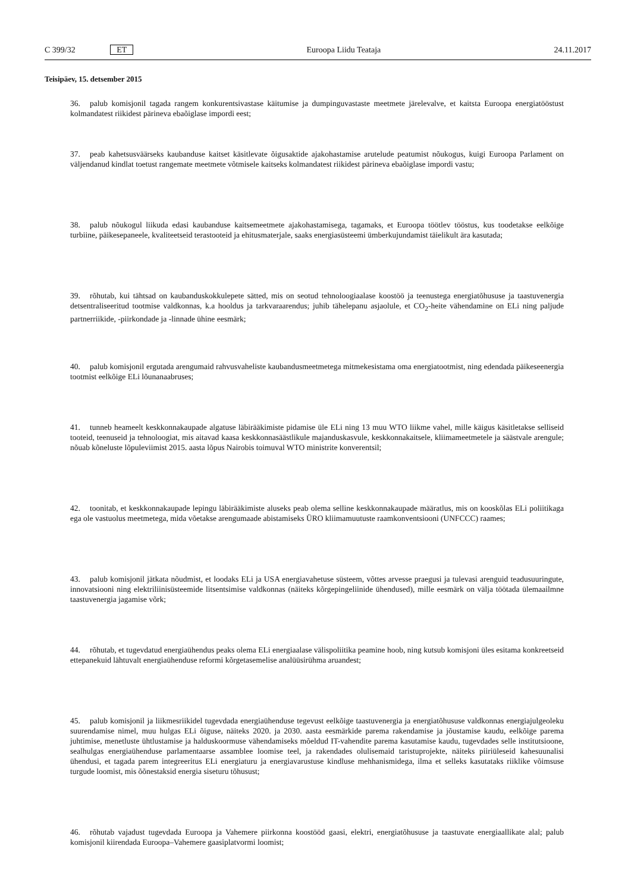C 399/32 ET Euroopa Liidu Teataja 24.11.2017
Teisipäev, 15. detsember 2015
36. palub komisjonil tagada rangem konkurentsivastase käitumise ja dumpinguvastaste meetmete järelevalve, et kaitsta Euroopa energiatööstust kolmandatest riikidest pärineva ebaõiglase impordi eest;
37. peab kahetsusväärseks kaubanduse kaitset käsitlevate õigusaktide ajakohastamise arutelude peatumist nõukogus, kuigi Euroopa Parlament on väljendanud kindlat toetust rangemate meetmete võtmisele kaitseks kolmandatest riikidest pärineva ebaõiglase impordi vastu;
38. palub nõukogul liikuda edasi kaubanduse kaitsemeetmete ajakohastamisega, tagamaks, et Euroopa töötlev tööstus, kus toodetakse eelkõige turbiine, päikesepaneele, kvaliteetseid terastooteid ja ehitusmaterjale, saaks energiasüsteemi ümberkujundamist täielikult ära kasutada;
39. rõhutab, kui tähtsad on kaubanduskokkulepete sätted, mis on seotud tehnoloogiaalase koostöö ja teenustega energiatõhususe ja taastuvenergia detsentraliseeritud tootmise valdkonnas, k.a hooldus ja tarkvaraarendus; juhib tähelepanu asjaolule, et CO<sub>2</sub>-heite vähendamine on ELi ning paljude partnerriikide, -piirkondade ja -linnade ühine eesmärk;
40. palub komisjonil ergutada arengumaid rahvusvaheliste kaubandusmeetmetega mitmekesistama oma energiatootmist, ning edendada päikeseenergia tootmist eelkõige ELi lõunanaabruses;
41. tunneb heameelt keskkonnakaupade algatuse läbirääkimiste pidamise üle ELi ning 13 muu WTO liikme vahel, mille käigus käsitletakse selliseid tooteid, teenuseid ja tehnoloogiat, mis aitavad kaasa keskkonnasäästlikule majanduskasvule, keskkonnakaitsele, kliimameetmetele ja säästvale arengule; nõuab kõneluste lõpuleviimist 2015. aasta lõpus Nairobis toimuval WTO ministrite konverentsil;
42. toonitab, et keskkonnakaupade lepingu läbirääkimiste aluseks peab olema selline keskkonnakaupade määratlus, mis on kooskõlas ELi poliitikaga ega ole vastuolus meetmetega, mida võetakse arengumaade abistamiseks ÜRO kliimamuutuste raamkonventsiooni (UNFCCC) raames;
43. palub komisjonil jätkata nõudmist, et loodaks ELi ja USA energiavahetuse süsteem, võttes arvesse praegusi ja tulevasi arenguid teadusuuringute, innovatsiooni ning elektriliinisüsteemide litsentsimise valdkonnas (näiteks kõrgepingeliinide ühendused), mille eesmärk on välja töötada ülemaailmne taastuvenergia jagamise võrk;
44. rõhutab, et tugevdatud energiaühendus peaks olema ELi energiaalase välispoliitika peamine hoob, ning kutsub komisjoni üles esitama konkreetseid ettepanekuid lähtuvalt energiaühenduse reformi kõrgetasemelise analüüsirühma aruandest;
45. palub komisjonil ja liikmesriikidel tugevdada energiaühenduse tegevust eelkõige taastuvenergia ja energiatõhususe valdkonnas energiajulgeoleku suurendamise nimel, muu hulgas ELi õiguse, näiteks 2020. ja 2030. aasta eesmärkide parema rakendamise ja jõustamise kaudu, eelkõige parema juhtimise, menetluste ühtlustamise ja halduskoormuse vähendamiseks mõeldud IT-vahendite parema kasutamise kaudu, tugevdades selle institutsioone, sealhulgas energiaühenduse parlamentaarse assamblee loomise teel, ja rakendades olulisemaid taristuprojekte, näiteks piiriüleseid kahesuunalisi ühendusi, et tagada parem integreeritus ELi energiaturu ja energiavarustuse kindluse mehhanismidega, ilma et selleks kasutataks riiklike võimsuse turgude loomist, mis õõnestaksid energia siseturu tõhusust;
46. rõhutab vajadust tugevdada Euroopa ja Vahemere piirkonna koostööd gaasi, elektri, energiatõhususe ja taastuvate energiaallikate alal; palub komisjonil kiirendada Euroopa–Vahemere gaasiplatvormi loomist;